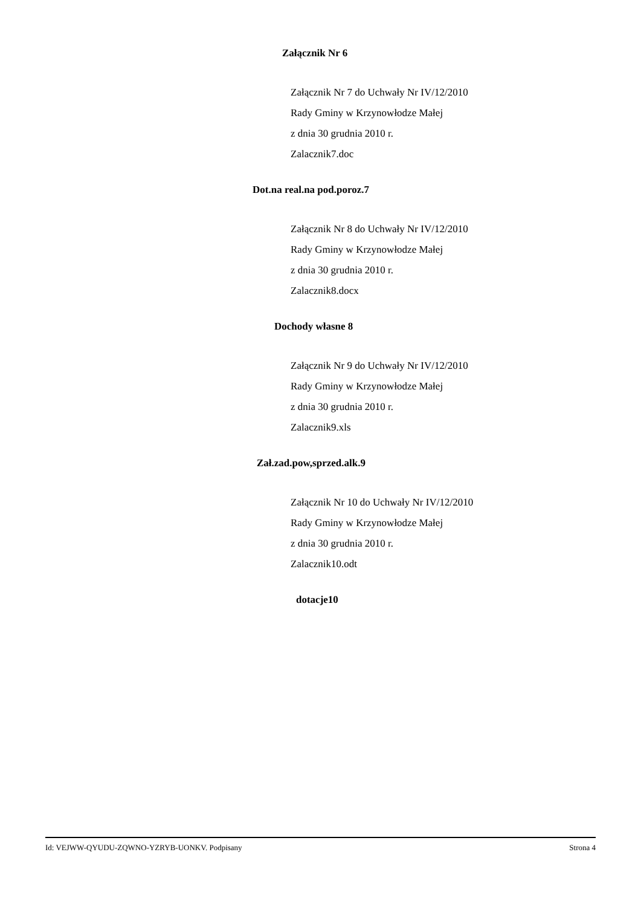Załącznik Nr 6
Załącznik Nr 7 do Uchwały Nr IV/12/2010
Rady Gminy w Krzynowłodze Małej
z dnia 30 grudnia 2010 r.
Zalacznik7.doc
Dot.na real.na pod.poroz.7
Załącznik Nr 8 do Uchwały Nr IV/12/2010
Rady Gminy w Krzynowłodze Małej
z dnia 30 grudnia 2010 r.
Zalacznik8.docx
Dochody własne 8
Załącznik Nr 9 do Uchwały Nr IV/12/2010
Rady Gminy w Krzynowłodze Małej
z dnia 30 grudnia 2010 r.
Zalacznik9.xls
Zał.zad.pow,sprzed.alk.9
Załącznik Nr 10 do Uchwały Nr IV/12/2010
Rady Gminy w Krzynowłodze Małej
z dnia 30 grudnia 2010 r.
Zalacznik10.odt
dotacje10
Id: VEJWW-QYUDU-ZQWNO-YZRYB-UONKV. Podpisany Strona 4